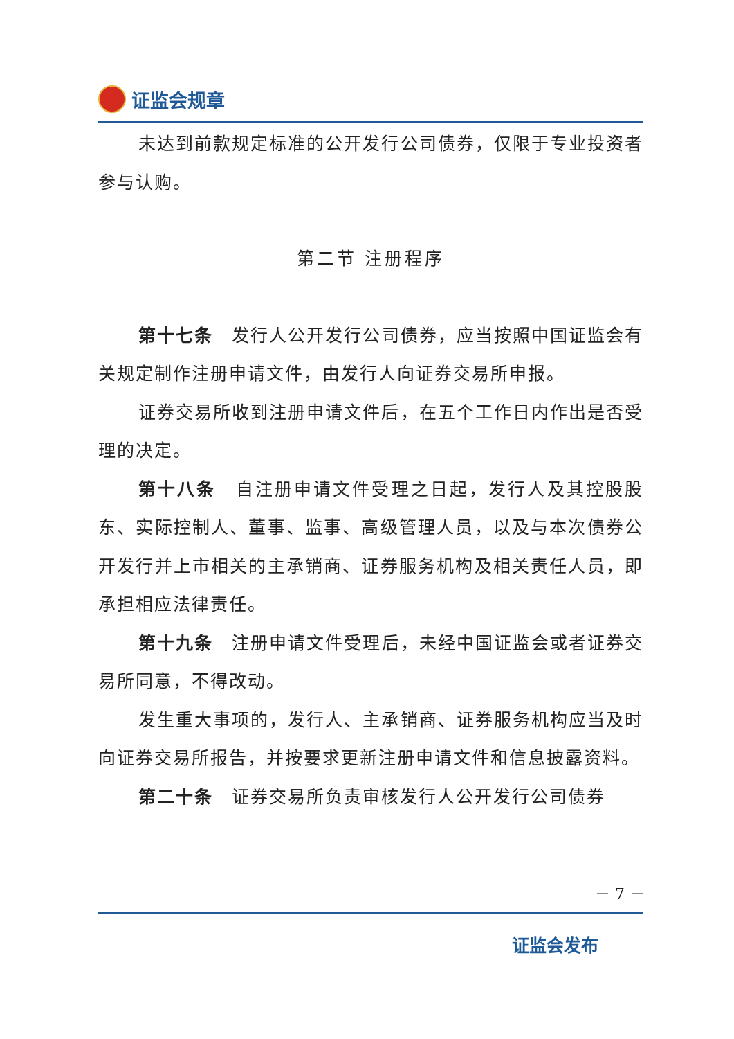证监会规章
未达到前款规定标准的公开发行公司债券，仅限于专业投资者参与认购。
第二节 注册程序
第十七条　发行人公开发行公司债券，应当按照中国证监会有关规定制作注册申请文件，由发行人向证券交易所申报。
证券交易所收到注册申请文件后，在五个工作日内作出是否受理的决定。
第十八条　自注册申请文件受理之日起，发行人及其控股股东、实际控制人、董事、监事、高级管理人员，以及与本次债券公开发行并上市相关的主承销商、证券服务机构及相关责任人员，即承担相应法律责任。
第十九条　注册申请文件受理后，未经中国证监会或者证券交易所同意，不得改动。
发生重大事项的，发行人、主承销商、证券服务机构应当及时向证券交易所报告，并按要求更新注册申请文件和信息披露资料。
第二十条　证券交易所负责审核发行人公开发行公司债券
－ 7 －
证监会发布